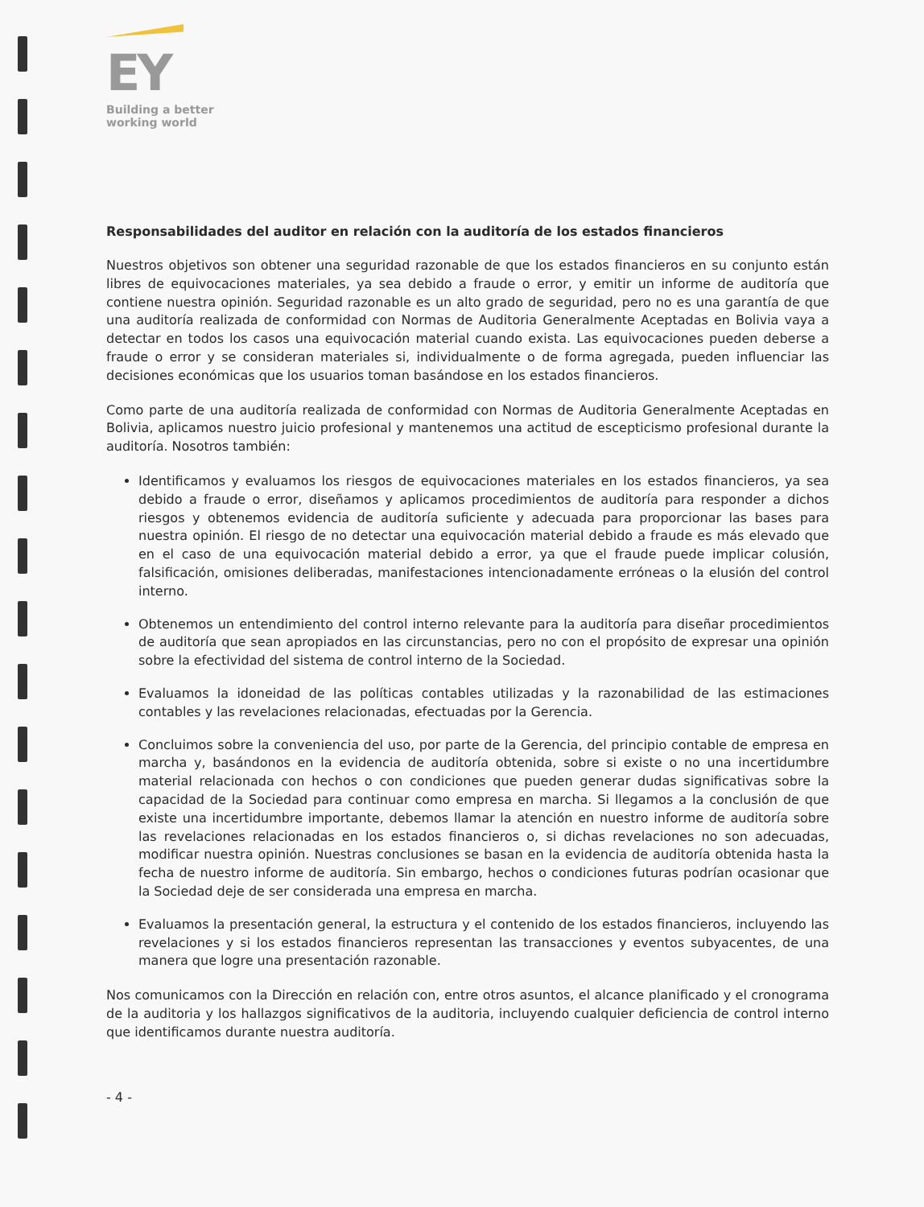EY
Building a better
working world
Responsabilidades del auditor en relación con la auditoría de los estados financieros
Nuestros objetivos son obtener una seguridad razonable de que los estados financieros en su conjunto están libres de equivocaciones materiales, ya sea debido a fraude o error, y emitir un informe de auditoría que contiene nuestra opinión. Seguridad razonable es un alto grado de seguridad, pero no es una garantía de que una auditoría realizada de conformidad con Normas de Auditoria Generalmente Aceptadas en Bolivia vaya a detectar en todos los casos una equivocación material cuando exista. Las equivocaciones pueden deberse a fraude o error y se consideran materiales si, individualmente o de forma agregada, pueden influenciar las decisiones económicas que los usuarios toman basándose en los estados financieros.
Como parte de una auditoría realizada de conformidad con Normas de Auditoria Generalmente Aceptadas en Bolivia, aplicamos nuestro juicio profesional y mantenemos una actitud de escepticismo profesional durante la auditoría. Nosotros también:
Identificamos y evaluamos los riesgos de equivocaciones materiales en los estados financieros, ya sea debido a fraude o error, diseñamos y aplicamos procedimientos de auditoría para responder a dichos riesgos y obtenemos evidencia de auditoría suficiente y adecuada para proporcionar las bases para nuestra opinión. El riesgo de no detectar una equivocación material debido a fraude es más elevado que en el caso de una equivocación material debido a error, ya que el fraude puede implicar colusión, falsificación, omisiones deliberadas, manifestaciones intencionadamente erróneas o la elusión del control interno.
Obtenemos un entendimiento del control interno relevante para la auditoría para diseñar procedimientos de auditoría que sean apropiados en las circunstancias, pero no con el propósito de expresar una opinión sobre la efectividad del sistema de control interno de la Sociedad.
Evaluamos la idoneidad de las políticas contables utilizadas y la razonabilidad de las estimaciones contables y las revelaciones relacionadas, efectuadas por la Gerencia.
Concluimos sobre la conveniencia del uso, por parte de la Gerencia, del principio contable de empresa en marcha y, basándonos en la evidencia de auditoría obtenida, sobre si existe o no una incertidumbre material relacionada con hechos o con condiciones que pueden generar dudas significativas sobre la capacidad de la Sociedad para continuar como empresa en marcha. Si llegamos a la conclusión de que existe una incertidumbre importante, debemos llamar la atención en nuestro informe de auditoría sobre las revelaciones relacionadas en los estados financieros o, si dichas revelaciones no son adecuadas, modificar nuestra opinión. Nuestras conclusiones se basan en la evidencia de auditoría obtenida hasta la fecha de nuestro informe de auditoría. Sin embargo, hechos o condiciones futuras podrían ocasionar que la Sociedad deje de ser considerada una empresa en marcha.
Evaluamos la presentación general, la estructura y el contenido de los estados financieros, incluyendo las revelaciones y si los estados financieros representan las transacciones y eventos subyacentes, de una manera que logre una presentación razonable.
Nos comunicamos con la Dirección en relación con, entre otros asuntos, el alcance planificado y el cronograma de la auditoria y los hallazgos significativos de la auditoria, incluyendo cualquier deficiencia de control interno que identificamos durante nuestra auditoría.
- 4 -